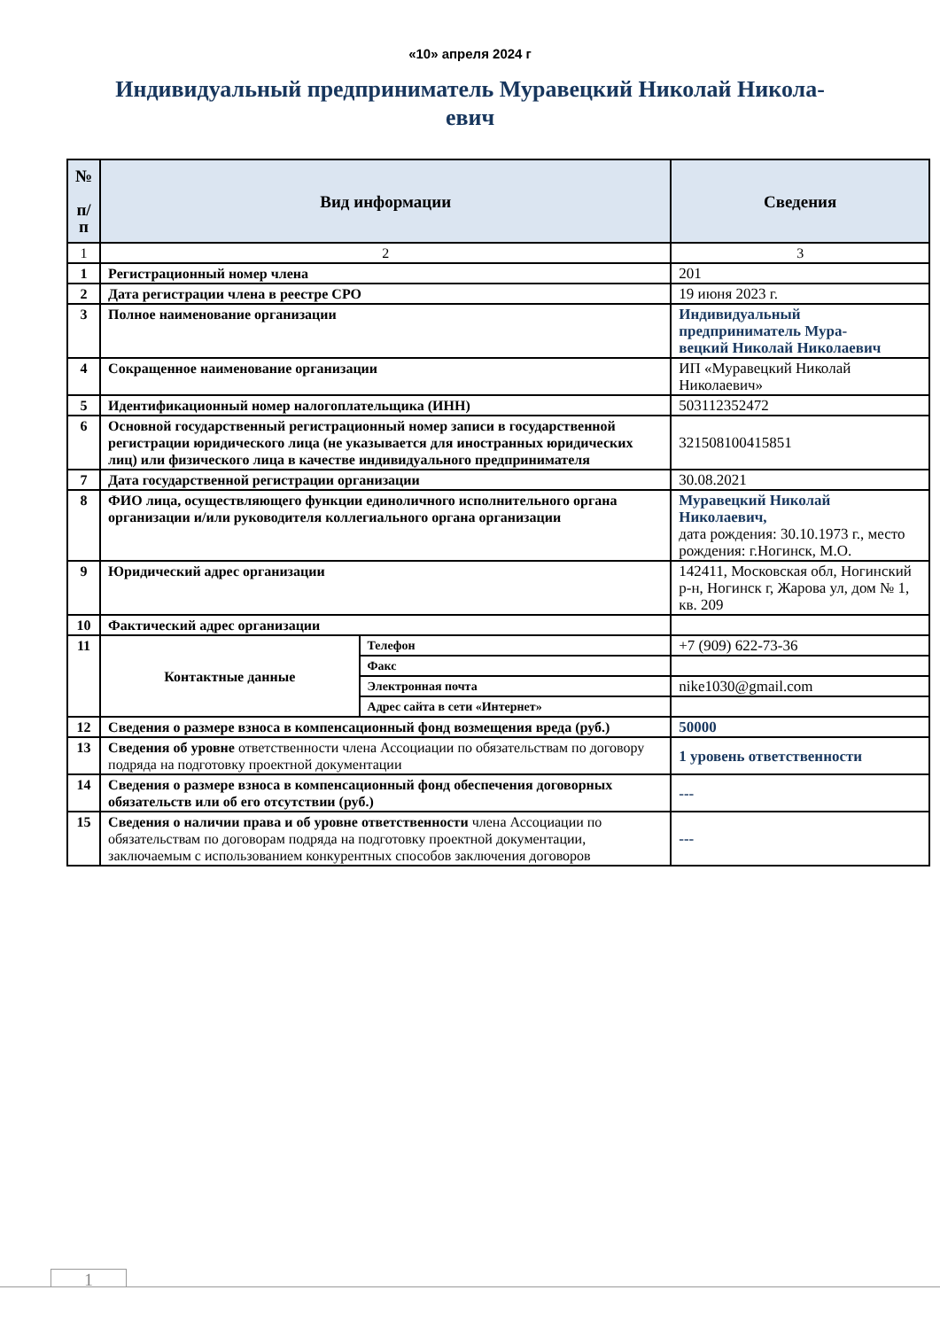«10» апреля 2024 г
Индивидуальный предприниматель Муравецкий Николай Никола-
евич
| № п/ п | Вид информации | | Сведения |
| --- | --- | --- | --- |
| 1 | 2 | | 3 |
| 1 | Регистрационный номер члена | | 201 |
| 2 | Дата регистрации члена в реестре СРО | | 19 июня 2023 г. |
| 3 | Полное наименование организации | | Индивидуальный предприниматель Мура- вецкий Николай Николаевич |
| 4 | Сокращенное наименование организации | | ИП «Муравецкий Николай Николаевич» |
| 5 | Идентификационный номер налогоплательщика (ИНН) | | 503112352472 |
| 6 | Основной государственный регистрационный номер записи в государственной регистрации юридического лица (не указывается для иностранных юридических лиц) или физического лица в качестве индивидуального предпринимателя | | 321508100415851 |
| 7 | Дата государственной регистрации организации | | 30.08.2021 |
| 8 | ФИО лица, осуществляющего функции единоличного исполнительного органа организации и/или руководителя коллегиального органа организации | | Муравецкий Николай Николаевич, дата рождения: 30.10.1973 г., место рождения: г.Ногинск, М.О. |
| 9 | Юридический адрес организации | | 142411, Московская обл, Ногинский р-н, Ногинск г, Жарова ул, дом № 1, кв. 209 |
| 10 | Фактический адрес организации | | |
| 11 | Контактные данные | Телефон | +7 (909) 622-73-36 |
| | | Факс | |
| | | Электронная почта | nike1030@gmail.com |
| | | Адрес сайта в сети «Интернет» | |
| 12 | Сведения о размере взноса в компенсационный фонд возмещения вреда (руб.) | | 50000 |
| 13 | Сведения об уровне ответственности члена Ассоциации по обязательствам по договору подряда на подготовку проектной документации | | 1 уровень ответственности |
| 14 | Сведения о размере взноса в компенсационный фонд обеспечения договорных обязательств или об его отсутствии (руб.) | | --- |
| 15 | Сведения о наличии права и об уровне ответственности члена Ассоциации по обязательствам по договорам подряда на подготовку проектной документации, заключаемым с использованием конкурентных способов заключения договоров | | --- |
1